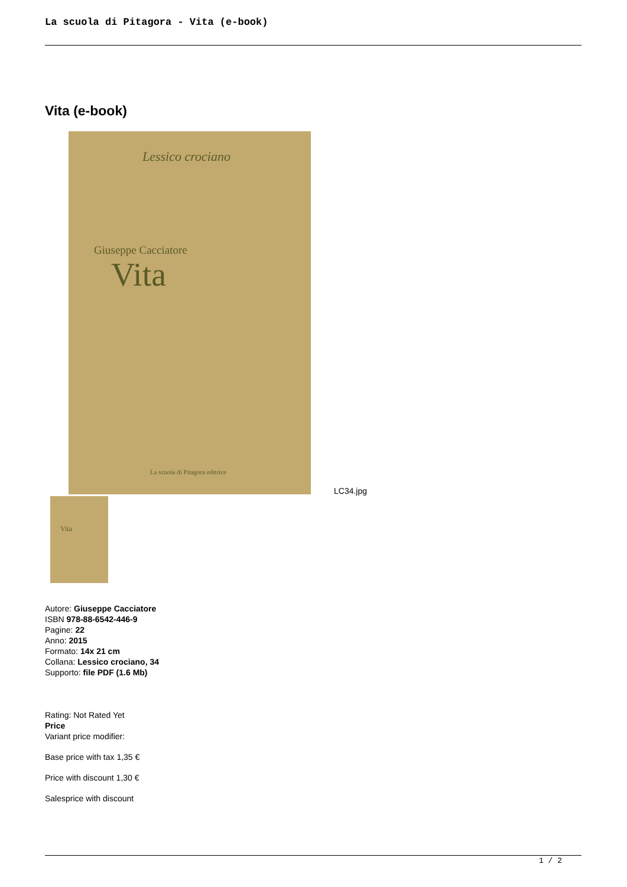La scuola di Pitagora - Vita (e-book)
Vita (e-book)
Lessico crociano
Giuseppe Cacciatore
Vita
La scuola di Pitagora editrice
LC34.jpg
Vita
Autore: Giuseppe Cacciatore
ISBN 978-88-6542-446-9
Pagine: 22
Anno: 2015
Formato: 14x 21 cm
Collana: Lessico crociano, 34
Supporto: file PDF (1.6 Mb)
Rating: Not Rated Yet
Price
Variant price modifier:
Base price with tax 1,35 €
Price with discount 1,30 €
Salesprice with discount
1 / 2